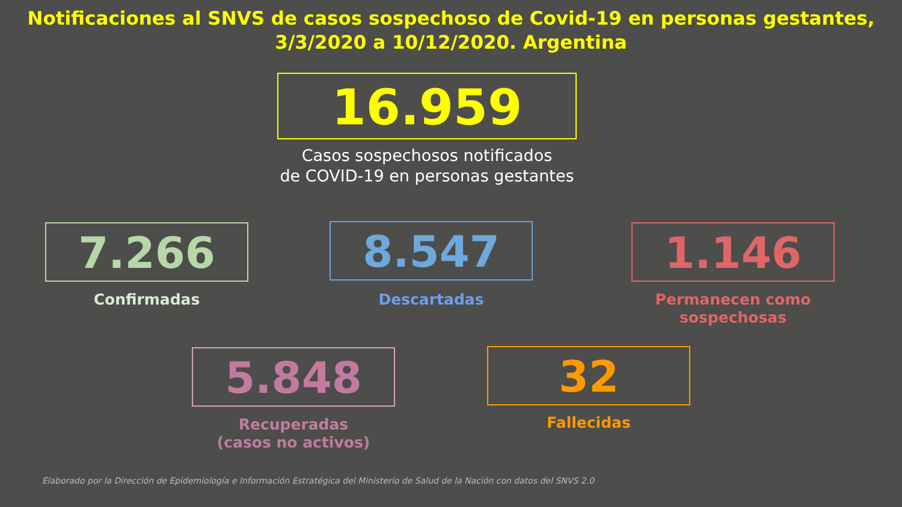Notificaciones al SNVS de casos sospechoso de Covid-19 en personas gestantes,
3/3/2020 a 10/12/2020. Argentina
16.959
Casos sospechosos notificados
de COVID-19 en personas gestantes
7.266
Confirmadas
8.547
Descartadas
1.146
Permanecen como
sospechosas
5.848
Recuperadas
(casos no activos)
32
Fallecidas
Elaborado por la Dirección de Epidemiología e Información Estratégica del Ministerio de Salud de la Nación con datos del SNVS 2.0